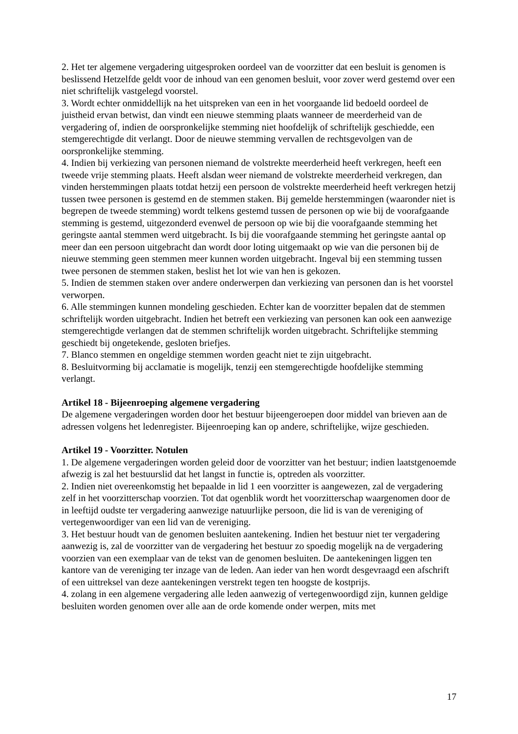2. Het ter algemene vergadering uitgesproken oordeel van de voorzitter dat een besluit is genomen is beslissend Hetzelfde geldt voor de inhoud van een genomen besluit, voor zover werd gestemd over een niet schriftelijk vastgelegd voorstel.
3. Wordt echter onmiddellijk na het uitspreken van een in het voorgaande lid bedoeld oordeel de juistheid ervan betwist, dan vindt een nieuwe stemming plaats wanneer de meerderheid van de vergadering of, indien de oorspronkelijke stemming niet hoofdelijk of schriftelijk geschiedde, een stemgerechtigde dit verlangt. Door de nieuwe stemming vervallen de rechtsgevolgen van de oorspronkelijke stemming.
4. Indien bij verkiezing van personen niemand de volstrekte meerderheid heeft verkregen, heeft een tweede vrije stemming plaats. Heeft alsdan weer niemand de volstrekte meerderheid verkregen, dan vinden herstemmingen plaats totdat hetzij een persoon de volstrekte meerderheid heeft verkregen hetzij tussen twee personen is gestemd en de stemmen staken. Bij gemelde herstemmingen (waaronder niet is begrepen de tweede stemming) wordt telkens gestemd tussen de personen op wie bij de voorafgaande stemming is gestemd, uitgezonderd evenwel de persoon op wie bij die voorafgaande stemming het geringste aantal stemmen werd uitgebracht. Is bij die voorafgaande stemming het geringste aantal op meer dan een persoon uitgebracht dan wordt door loting uitgemaakt op wie van die personen bij de nieuwe stemming geen stemmen meer kunnen worden uitgebracht. Ingeval bij een stemming tussen twee personen de stemmen staken, beslist het lot wie van hen is gekozen.
5. Indien de stemmen staken over andere onderwerpen dan verkiezing van personen dan is het voorstel verworpen.
6. Alle stemmingen kunnen mondeling geschieden. Echter kan de voorzitter bepalen dat de stemmen schriftelijk worden uitgebracht. Indien het betreft een verkiezing van personen kan ook een aanwezige stemgerechtigde verlangen dat de stemmen schriftelijk worden uitgebracht. Schriftelijke stemming geschiedt bij ongetekende, gesloten briefjes.
7. Blanco stemmen en ongeldige stemmen worden geacht niet te zijn uitgebracht.
8. Besluitvorming bij acclamatie is mogelijk, tenzij een stemgerechtigde hoofdelijke stemming verlangt.
Artikel 18 - Bijeenroeping algemene vergadering
De algemene vergaderingen worden door het bestuur bijeengeroepen door middel van brieven aan de adressen volgens het ledenregister. Bijeenroeping kan op andere, schriftelijke, wijze geschieden.
Artikel 19 - Voorzitter. Notulen
1. De algemene vergaderingen worden geleid door de voorzitter van het bestuur; indien laatstgenoemde afwezig is zal het bestuurslid dat het langst in functie is, optreden als voorzitter.
2. Indien niet overeenkomstig het bepaalde in lid 1 een voorzitter is aangewezen, zal de vergadering zelf in het voorzitterschap voorzien. Tot dat ogenblik wordt het voorzitterschap waargenomen door de in leeftijd oudste ter vergadering aanwezige natuurlijke persoon, die lid is van de vereniging of vertegenwoordiger van een lid van de vereniging.
3. Het bestuur houdt van de genomen besluiten aantekening. Indien het bestuur niet ter vergadering aanwezig is, zal de voorzitter van de vergadering het bestuur zo spoedig mogelijk na de vergadering voorzien van een exemplaar van de tekst van de genomen besluiten. De aantekeningen liggen ten kantore van de vereniging ter inzage van de leden. Aan ieder van hen wordt desgevraagd een afschrift of een uittreksel van deze aantekeningen verstrekt tegen ten hoogste de kostprijs.
4. zolang in een algemene vergadering alle leden aanwezig of vertegenwoordigd zijn, kunnen geldige besluiten worden genomen over alle aan de orde komende onder werpen, mits met
17